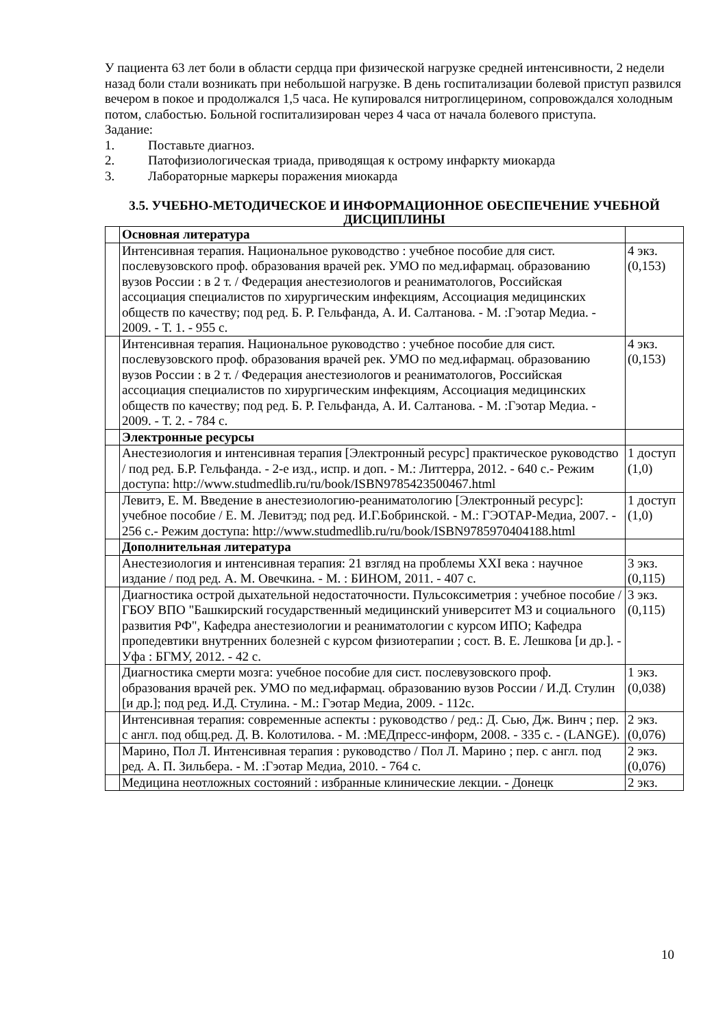У пациента 63 лет боли в области сердца при физической нагрузке средней интенсивности, 2 недели назад боли стали возникать при небольшой нагрузке. В день госпитализации болевой приступ развился вечером в покое и продолжался 1,5 часа. Не купировался нитроглицерином, сопровождался холодным потом, слабостью. Больной госпитализирован через 4 часа от начала болевого приступа.
Задание:
1. Поставьте диагноз.
2. Патофизиологическая триада, приводящая к острому инфаркту миокарда
3. Лабораторные маркеры поражения миокарда
3.5. УЧЕБНО-МЕТОДИЧЕСКОЕ И ИНФОРМАЦИОННОЕ ОБЕСПЕЧЕНИЕ УЧЕБНОЙ ДИСЦИПЛИНЫ
| | Основная литература | |
| | Интенсивная терапия. Национальное руководство : учебное пособие для сист. послевузовского проф. образования врачей рек. УМО по мед.ифармац. образованию вузов России : в 2 т. / Федерация анестезиологов и реаниматологов, Российская ассоциация специалистов по хирургическим инфекциям, Ассоциация медицинских обществ по качеству; под ред. Б. Р. Гельфанда, А. И. Салтанова. - М. :Гэотар Медиа. - 2009. - Т. 1. - 955 с. | 4 экз. (0,153) |
| | Интенсивная терапия. Национальное руководство : учебное пособие для сист. послевузовского проф. образования врачей рек. УМО по мед.ифармац. образованию вузов России : в 2 т. / Федерация анестезиологов и реаниматологов, Российская ассоциация специалистов по хирургическим инфекциям, Ассоциация медицинских обществ по качеству; под ред. Б. Р. Гельфанда, А. И. Салтанова. - М. :Гэотар Медиа. - 2009. - Т. 2. - 784 с. | 4 экз. (0,153) |
| | Электронные ресурсы | |
| | Анестезиология и интенсивная терапия [Электронный ресурс] практическое руководство / под ред. Б.Р. Гельфанда. - 2-е изд., испр. и доп. - М.: Литтерра, 2012. - 640 с.- Режим доступа: http://www.studmedlib.ru/ru/book/ISBN9785423500467.html | 1 доступ (1,0) |
| | Левитэ, Е. М. Введение в анестезиологию-реаниматологию [Электронный ресурс]: учебное пособие / Е. М. Левитэд; под ред. И.Г.Бобринской. - М.: ГЭОТАР-Медиа, 2007. - 256 с.- Режим доступа: http://www.studmedlib.ru/ru/book/ISBN9785970404188.html | 1 доступ (1,0) |
| | Дополнительная литература | |
| | Анестезиология и интенсивная терапия: 21 взгляд на проблемы XXI века : научное издание / под ред. А. М. Овечкина. - М. : БИНОМ, 2011. - 407 с. | 3 экз. (0,115) |
| | Диагностика острой дыхательной недостаточности. Пульсоксиметрия : учебное пособие / ГБОУ ВПО "Башкирский государственный медицинский университет МЗ и социального развития РФ", Кафедра анестезиологии и реаниматологии с курсом ИПО; Кафедра пропедевтики внутренних болезней с курсом физиотерапии ; сост. В. Е. Лешкова [и др.]. - Уфа : БГМУ, 2012. - 42 с. | 3 экз. (0,115) |
| | Диагностика смерти мозга: учебное пособие для сист. послевузовского проф. образования врачей рек. УМО по мед.ифармац. образованию вузов России / И.Д. Стулин [и др.]; под ред. И.Д. Стулина. - М.: Гэотар Медиа, 2009. - 112с. | 1 экз. (0,038) |
| | Интенсивная терапия: современные аспекты : руководство / ред.: Д. Сью, Дж. Винч ; пер. с англ. под общ.ред. Д. В. Колотилова. - М. :МЕДпресс-информ, 2008. - 335 с. - (LANGE). | 2 экз. (0,076) |
| | Марино, Пол Л. Интенсивная терапия : руководство / Пол Л. Марино ; пер. с англ. под ред. А. П. Зильбера. - М. :Гэотар Медиа, 2010. - 764 с. | 2 экз. (0,076) |
| | Медицина неотложных состояний : избранные клинические лекции. - Донецк | 2 экз. |
10